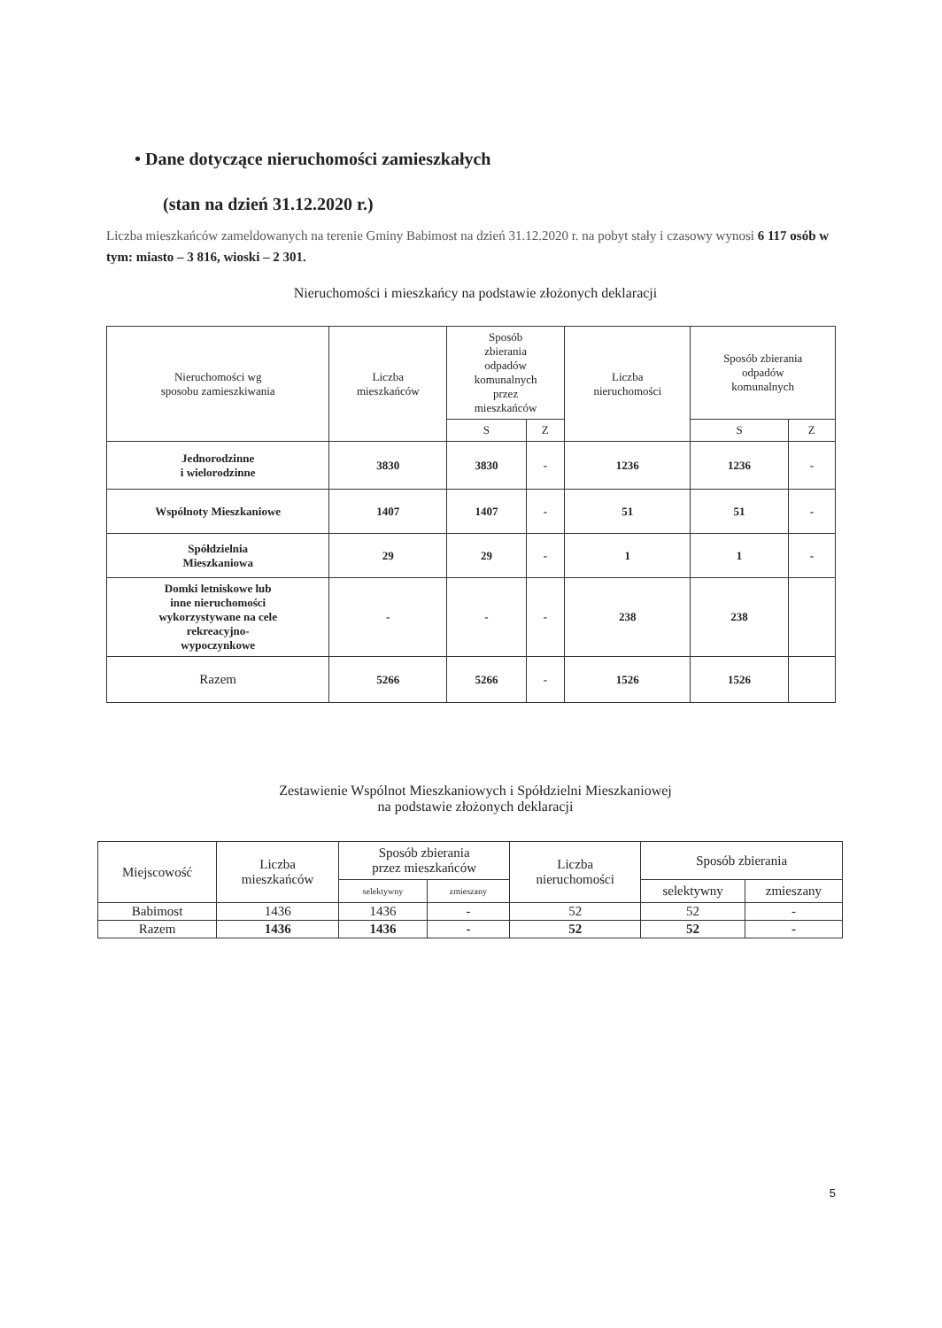• Dane dotyczące nieruchomości zamieszkałych
(stan na dzień 31.12.2020 r.)
Liczba mieszkańców zameldowanych na terenie Gminy Babimost na dzień 31.12.2020 r. na pobyt stały i czasowy wynosi 6 117 osób w tym: miasto – 3 816, wioski – 2 301.
Nieruchomości i mieszkańcy na podstawie złożonych deklaracji
| Nieruchomości wg sposobu zamieszkiwania | Liczba mieszkańców | Sposób zbierania odpadów komunalnych przez mieszkańców | | Liczba nieruchomości | Sposób zbierania odpadów komunalnych | |
| --- | --- | --- | --- | --- | --- | --- |
| | | S | Z | | S | Z |
| Jednorodzinne i wielorodzinne | 3830 | 3830 | - | 1236 | 1236 | - |
| Wspólnoty Mieszkaniowe | 1407 | 1407 | - | 51 | 51 | - |
| Spółdzielnia Mieszkaniowa | 29 | 29 | - | 1 | 1 | - |
| Domki letniskowe lub inne nieruchomości wykorzystywane na cele rekreacyjno- wypoczynkowe | - | - | - | 238 | 238 | |
| Razem | 5266 | 5266 | - | 1526 | 1526 | |
Zestawienie Wspólnot Mieszkaniowych i Spółdzielni Mieszkaniowej
na podstawie złożonych deklaracji
| Miejscowość | Liczba mieszkańców | Sposób zbierania przez mieszkańców | | Liczba nieruchomości | Sposób zbierania | |
| --- | --- | --- | --- | --- | --- | --- |
| | | selektywny | zmieszany | | selektywny | zmieszany |
| Babimost | 1436 | 1436 | - | 52 | 52 | - |
| Razem | 1436 | 1436 | - | 52 | 52 | - |
5